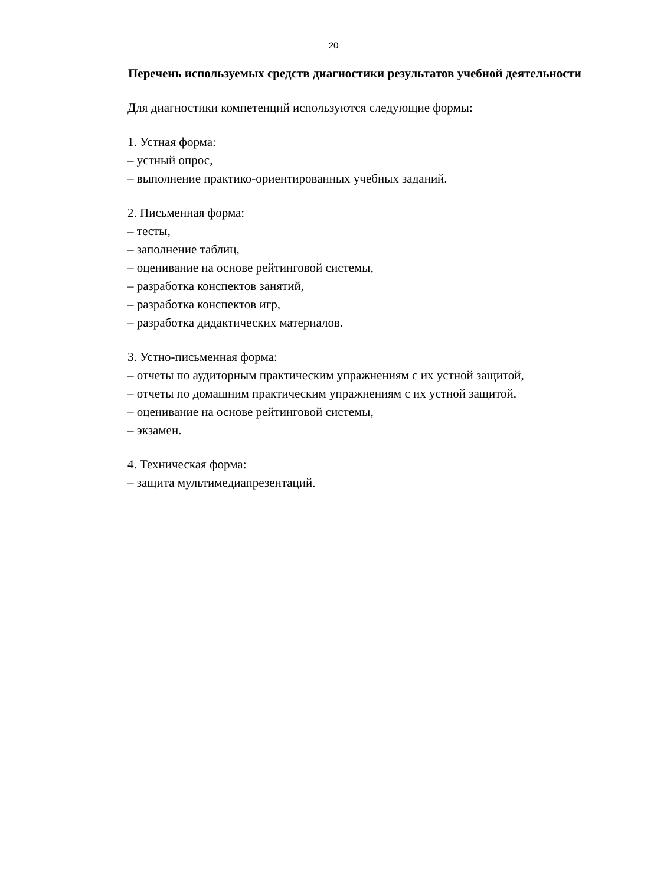20
Перечень используемых средств диагностики результатов учебной деятельности
Для диагностики компетенций используются следующие формы:
1. Устная форма:
– устный опрос,
– выполнение практико-ориентированных учебных заданий.
2. Письменная форма:
– тесты,
– заполнение таблиц,
– оценивание на основе рейтинговой системы,
– разработка конспектов занятий,
– разработка конспектов игр,
– разработка дидактических материалов.
3. Устно-письменная форма:
– отчеты по аудиторным практическим упражнениям с их устной защитой,
– отчеты по домашним практическим упражнениям с их устной защитой,
– оценивание на основе рейтинговой системы,
– экзамен.
4. Техническая форма:
– защита мультимедиапрезентаций.